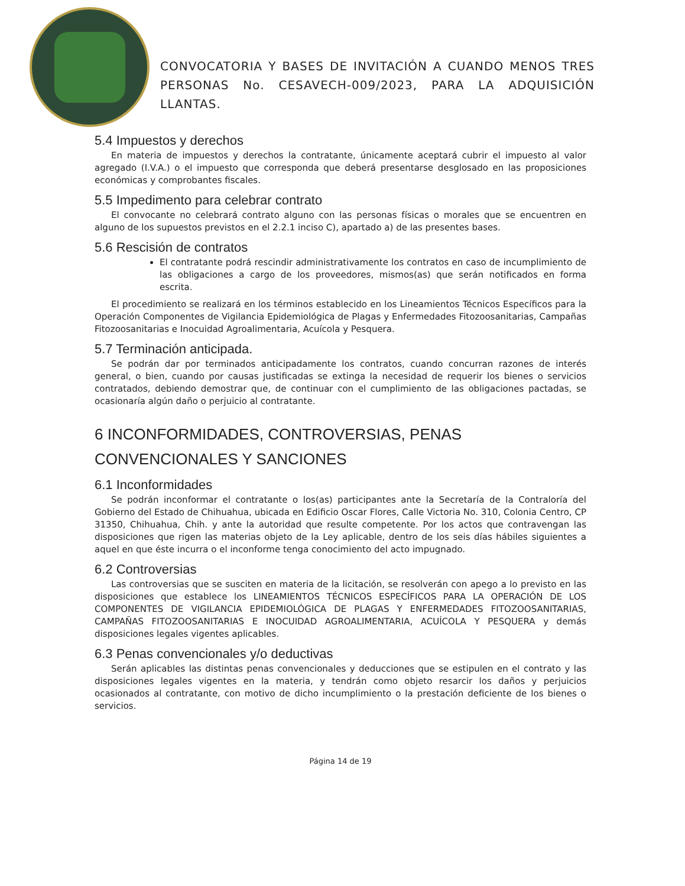CONVOCATORIA Y BASES DE INVITACIÓN A CUANDO MENOS TRES PERSONAS No. CESAVECH-009/2023, PARA LA ADQUISICIÓN LLANTAS.
5.4 Impuestos y derechos
En materia de impuestos y derechos la contratante, únicamente aceptará cubrir el impuesto al valor agregado (I.V.A.) o el impuesto que corresponda que deberá presentarse desglosado en las proposiciones económicas y comprobantes fiscales.
5.5 Impedimento para celebrar contrato
El convocante no celebrará contrato alguno con las personas físicas o morales que se encuentren en alguno de los supuestos previstos en el 2.2.1 inciso C), apartado a) de las presentes bases.
5.6 Rescisión de contratos
El contratante podrá rescindir administrativamente los contratos en caso de incumplimiento de las obligaciones a cargo de los proveedores, mismos(as) que serán notificados en forma escrita.
El procedimiento se realizará en los términos establecido en los Lineamientos Técnicos Específicos para la Operación Componentes de Vigilancia Epidemiológica de Plagas y Enfermedades Fitozoosanitarias, Campañas Fitozoosanitarias e Inocuidad Agroalimentaria, Acuícola y Pesquera.
5.7 Terminación anticipada.
Se podrán dar por terminados anticipadamente los contratos, cuando concurran razones de interés general, o bien, cuando por causas justificadas se extinga la necesidad de requerir los bienes o servicios contratados, debiendo demostrar que, de continuar con el cumplimiento de las obligaciones pactadas, se ocasionaría algún daño o perjuicio al contratante.
6 INCONFORMIDADES, CONTROVERSIAS, PENAS CONVENCIONALES Y SANCIONES
6.1 Inconformidades
Se podrán inconformar el contratante o los(as) participantes ante la Secretaría de la Contraloría del Gobierno del Estado de Chihuahua, ubicada en Edificio Oscar Flores, Calle Victoria No. 310, Colonia Centro, CP 31350, Chihuahua, Chih. y ante la autoridad que resulte competente. Por los actos que contravengan las disposiciones que rigen las materias objeto de la Ley aplicable, dentro de los seis días hábiles siguientes a aquel en que éste incurra o el inconforme tenga conocimiento del acto impugnado.
6.2 Controversias
Las controversias que se susciten en materia de la licitación, se resolverán con apego a lo previsto en las disposiciones que establece los LINEAMIENTOS TÉCNICOS ESPECÍFICOS PARA LA OPERACIÓN DE LOS COMPONENTES DE VIGILANCIA EPIDEMIOLÓGICA DE PLAGAS Y ENFERMEDADES FITOZOOSANITARIAS, CAMPAÑAS FITOZOOSANITARIAS E INOCUIDAD AGROALIMENTARIA, ACUÍCOLA Y PESQUERA y demás disposiciones legales vigentes aplicables.
6.3 Penas convencionales y/o deductivas
Serán aplicables las distintas penas convencionales y deducciones que se estipulen en el contrato y las disposiciones legales vigentes en la materia, y tendrán como objeto resarcir los daños y perjuicios ocasionados al contratante, con motivo de dicho incumplimiento o la prestación deficiente de los bienes o servicios.
Página 14 de 19